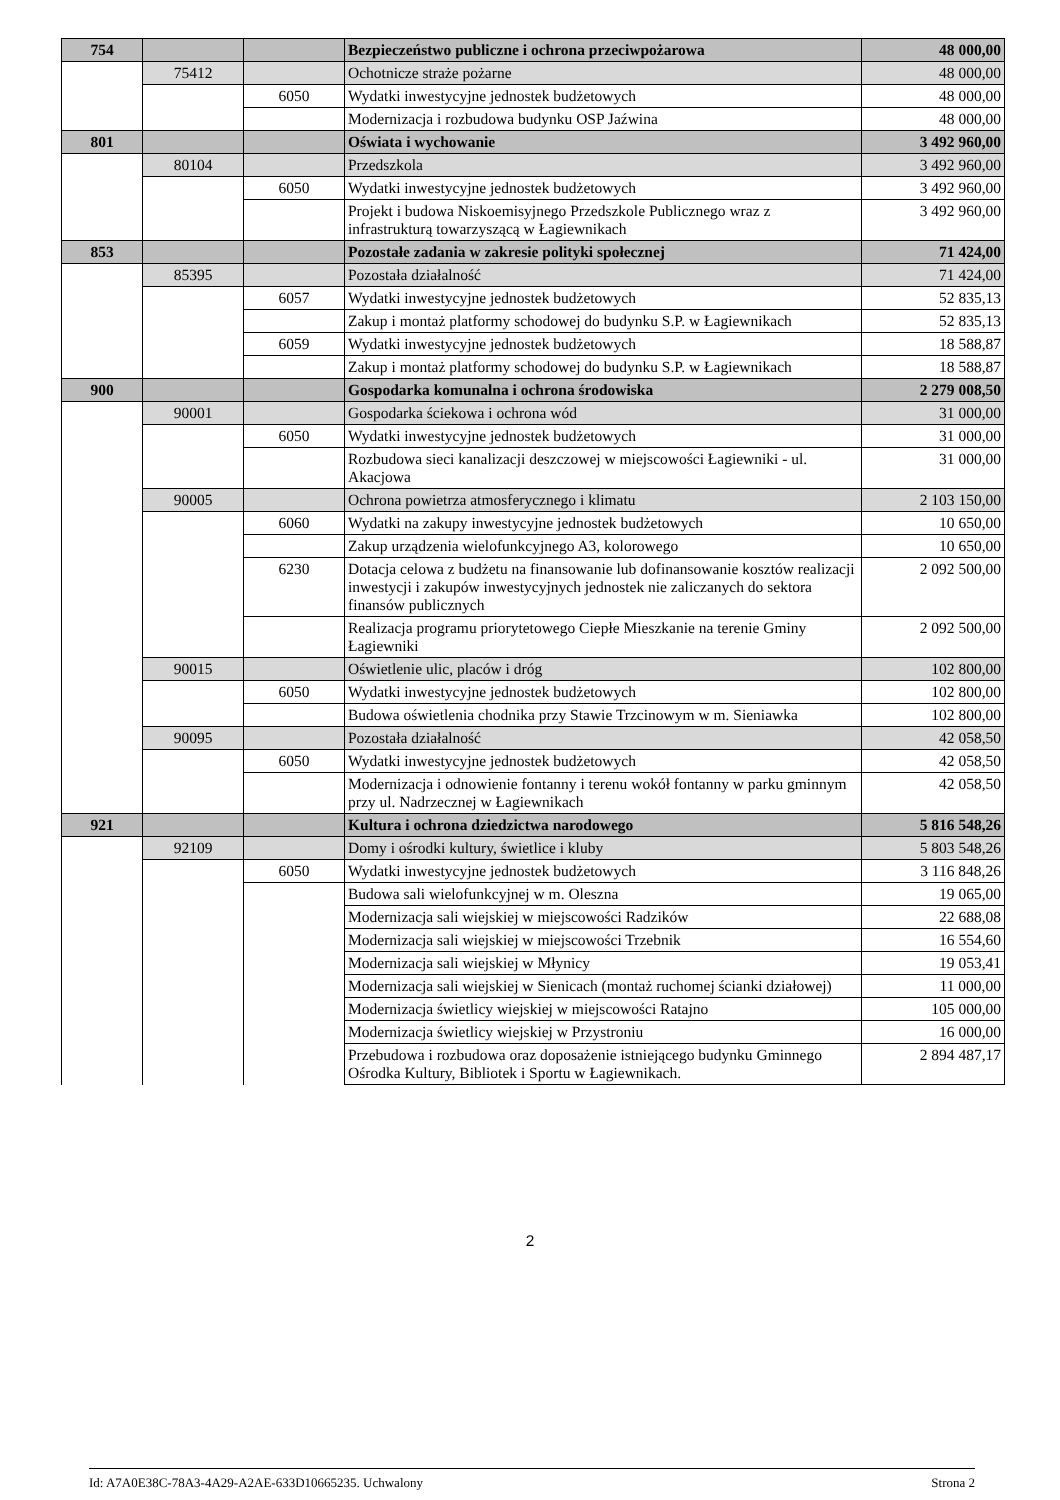| 754 | | | Bezpieczeństwo publiczne i ochrona przeciwpożarowa | 48 000,00 |
| | 75412 | | Ochotnicze straże pożarne | 48 000,00 |
| | | 6050 | Wydatki inwestycyjne jednostek budżetowych | 48 000,00 |
| | | | Modernizacja i rozbudowa budynku OSP Jaźwina | 48 000,00 |
| 801 | | | Oświata i wychowanie | 3 492 960,00 |
| | 80104 | | Przedszkola | 3 492 960,00 |
| | | 6050 | Wydatki inwestycyjne jednostek budżetowych | 3 492 960,00 |
| | | | Projekt i budowa Niskoemisyjnego Przedszkole Publicznego wraz z infrastrukturą towarzyszącą w Łagiewnikach | 3 492 960,00 |
| 853 | | | Pozostałe zadania w zakresie polityki społecznej | 71 424,00 |
| | 85395 | | Pozostała działalność | 71 424,00 |
| | | 6057 | Wydatki inwestycyjne jednostek budżetowych | 52 835,13 |
| | | | Zakup i montaż platformy schodowej do budynku S.P. w Łagiewnikach | 52 835,13 |
| | | 6059 | Wydatki inwestycyjne jednostek budżetowych | 18 588,87 |
| | | | Zakup i montaż platformy schodowej do budynku S.P. w Łagiewnikach | 18 588,87 |
| 900 | | | Gospodarka komunalna i ochrona środowiska | 2 279 008,50 |
| | 90001 | | Gospodarka ściekowa i ochrona wód | 31 000,00 |
| | | 6050 | Wydatki inwestycyjne jednostek budżetowych | 31 000,00 |
| | | | Rozbudowa sieci kanalizacji deszczowej w miejscowości Łagiewniki - ul. Akacjowa | 31 000,00 |
| | 90005 | | Ochrona powietrza atmosferycznego i klimatu | 2 103 150,00 |
| | | 6060 | Wydatki na zakupy inwestycyjne jednostek budżetowych | 10 650,00 |
| | | | Zakup urządzenia wielofunkcyjnego A3, kolorowego | 10 650,00 |
| | | 6230 | Dotacja celowa z budżetu na finansowanie lub dofinansowanie kosztów realizacji inwestycji i zakupów inwestycyjnych jednostek nie zaliczanych do sektora finansów publicznych | 2 092 500,00 |
| | | | Realizacja programu priorytetowego Ciepłe Mieszkanie na terenie Gminy Łagiewniki | 2 092 500,00 |
| | 90015 | | Oświetlenie ulic, placów i dróg | 102 800,00 |
| | | 6050 | Wydatki inwestycyjne jednostek budżetowych | 102 800,00 |
| | | | Budowa oświetlenia chodnika przy Stawie Trzcinowym w m. Sieniawka | 102 800,00 |
| | 90095 | | Pozostała działalność | 42 058,50 |
| | | 6050 | Wydatki inwestycyjne jednostek budżetowych | 42 058,50 |
| | | | Modernizacja i odnowienie fontanny i terenu wokół fontanny w parku gminnym przy ul. Nadrzecznej w Łagiewnikach | 42 058,50 |
| 921 | | | Kultura i ochrona dziedzictwa narodowego | 5 816 548,26 |
| | 92109 | | Domy i ośrodki kultury, świetlice i kluby | 5 803 548,26 |
| | | 6050 | Wydatki inwestycyjne jednostek budżetowych | 3 116 848,26 |
| | | | Budowa sali wielofunkcyjnej w m. Oleszna | 19 065,00 |
| | | | Modernizacja sali wiejskiej w miejscowości Radzików | 22 688,08 |
| | | | Modernizacja sali wiejskiej w miejscowości Trzebnik | 16 554,60 |
| | | | Modernizacja sali wiejskiej w Młynicy | 19 053,41 |
| | | | Modernizacja sali wiejskiej w Sienicach (montaż ruchomej ścianki działowej) | 11 000,00 |
| | | | Modernizacja świetlicy wiejskiej w miejscowości Ratajno | 105 000,00 |
| | | | Modernizacja świetlicy wiejskiej w Przystroniu | 16 000,00 |
| | | | Przebudowa i rozbudowa oraz doposażenie istniejącego budynku Gminnego Ośrodka Kultury, Bibliotek i Sportu w Łagiewnikach. | 2 894 487,17 |
2
Id: A7A0E38C-78A3-4A29-A2AE-633D10665235. Uchwalony Strona 2